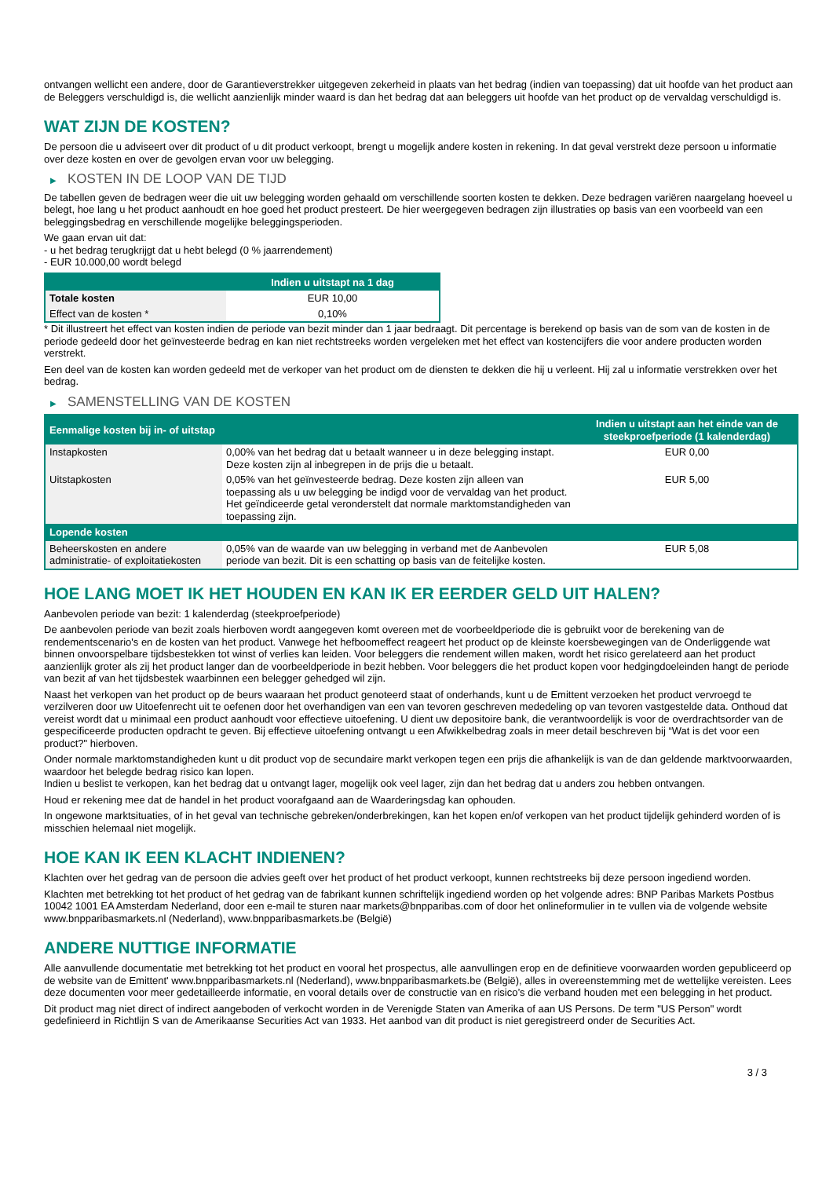ontvangen wellicht een andere, door de Garantieverstrekker uitgegeven zekerheid in plaats van het bedrag (indien van toepassing) dat uit hoofde van het product aan de Beleggers verschuldigd is, die wellicht aanzienlijk minder waard is dan het bedrag dat aan beleggers uit hoofde van het product op de vervaldag verschuldigd is.
WAT ZIJN DE KOSTEN?
De persoon die u adviseert over dit product of u dit product verkoopt, brengt u mogelijk andere kosten in rekening. In dat geval verstrekt deze persoon u informatie over deze kosten en over de gevolgen ervan voor uw belegging.
▶ KOSTEN IN DE LOOP VAN DE TIJD
De tabellen geven de bedragen weer die uit uw belegging worden gehaald om verschillende soorten kosten te dekken. Deze bedragen variëren naargelang hoeveel u belegt, hoe lang u het product aanhoudt en hoe goed het product presteert. De hier weergegeven bedragen zijn illustraties op basis van een voorbeeld van een beleggingsbedrag en verschillende mogelijke beleggingsperioden.
We gaan ervan uit dat:
- u het bedrag terugkrijgt dat u hebt belegd (0 % jaarrendement)
- EUR 10.000,00 wordt belegd
| | Indien u uitstapt na 1 dag |
| --- | --- |
| Totale kosten | EUR 10,00 |
| Effect van de kosten * | 0,10% |
* Dit illustreert het effect van kosten indien de periode van bezit minder dan 1 jaar bedraagt. Dit percentage is berekend op basis van de som van de kosten in de periode gedeeld door het geïnvesteerde bedrag en kan niet rechtstreeks worden vergeleken met het effect van kostencijfers die voor andere producten worden verstrekt.
Een deel van de kosten kan worden gedeeld met de verkoper van het product om de diensten te dekken die hij u verleent. Hij zal u informatie verstrekken over het bedrag.
▶ SAMENSTELLING VAN DE KOSTEN
| Eenmalige kosten bij in- of uitstap | | Indien u uitstapt aan het einde van de steekproefperiode (1 kalenderdag) |
| --- | --- | --- |
| Instapkosten | 0,00% van het bedrag dat u betaalt wanneer u in deze belegging instapt. Deze kosten zijn al inbegrepen in de prijs die u betaalt. | EUR 0,00 |
| Uitstapkosten | 0,05% van het geïnvesteerde bedrag. Deze kosten zijn alleen van toepassing als u uw belegging be indigd voor de vervaldag van het product. Het geïndiceerde getal veronderstelt dat normale marktomstandigheden van toepassing zijn. | EUR 5,00 |
| Lopende kosten | | |
| Beheerskosten en andere administratie- of exploitatiekosten | 0,05% van de waarde van uw belegging in verband met de Aanbevolen periode van bezit. Dit is een schatting op basis van de feitelijke kosten. | EUR 5,08 |
HOE LANG MOET IK HET HOUDEN EN KAN IK ER EERDER GELD UIT HALEN?
Aanbevolen periode van bezit: 1 kalenderdag (steekproefperiode)
De aanbevolen periode van bezit zoals hierboven wordt aangegeven komt overeen met de voorbeeldperiode die is gebruikt voor de berekening van de rendementscenario's en de kosten van het product. Vanwege het hefboomeffect reageert het product op de kleinste koersbewegingen van de Onderliggende wat binnen onvoorspelbare tijdsbestekken tot winst of verlies kan leiden. Voor beleggers die rendement willen maken, wordt het risico gerelateerd aan het product aanzienlijk groter als zij het product langer dan de voorbeeldperiode in bezit hebben. Voor beleggers die het product kopen voor hedgingdoeleinden hangt de periode van bezit af van het tijdsbestek waarbinnen een belegger gehedged wil zijn.
Naast het verkopen van het product op de beurs waaraan het product genoteerd staat of onderhands, kunt u de Emittent verzoeken het product vervroegd te verzilveren door uw Uitoefenrecht uit te oefenen door het overhandigen van een van tevoren geschreven mededeling op van tevoren vastgestelde data. Onthoud dat vereist wordt dat u minimaal een product aanhoudt voor effectieve uitoefening. U dient uw depositoire bank, die verantwoordelijk is voor de overdrachtsorder van de gespecificeerde producten opdracht te geven. Bij effectieve uitoefening ontvangt u een Afwikkelbedrag zoals in meer detail beschreven bij “Wat is det voor een product?" hierboven.
Onder normale marktomstandigheden kunt u dit product vop de secundaire markt verkopen tegen een prijs die afhankelijk is van de dan geldende marktvoorwaarden, waardoor het belegde bedrag risico kan lopen.
Indien u beslist te verkopen, kan het bedrag dat u ontvangt lager, mogelijk ook veel lager, zijn dan het bedrag dat u anders zou hebben ontvangen.
Houd er rekening mee dat de handel in het product voorafgaand aan de Waarderingsdag kan ophouden.
In ongewone marktsituaties, of in het geval van technische gebreken/onderbrekingen, kan het kopen en/of verkopen van het product tijdelijk gehinderd worden of is misschien helemaal niet mogelijk.
HOE KAN IK EEN KLACHT INDIENEN?
Klachten over het gedrag van de persoon die advies geeft over het product of het product verkoopt, kunnen rechtstreeks bij deze persoon ingediend worden.
Klachten met betrekking tot het product of het gedrag van de fabrikant kunnen schriftelijk ingediend worden op het volgende adres: BNP Paribas Markets Postbus 10042 1001 EA Amsterdam Nederland, door een e-mail te sturen naar markets@bnpparibas.com of door het onlineformulier in te vullen via de volgende website www.bnpparibasmarkets.nl (Nederland), www.bnpparibasmarkets.be (België)
ANDERE NUTTIGE INFORMATIE
Alle aanvullende documentatie met betrekking tot het product en vooral het prospectus, alle aanvullingen erop en de definitieve voorwaarden worden gepubliceerd op de website van de Emittent' www.bnpparibasmarkets.nl (Nederland), www.bnpparibasmarkets.be (België), alles in overeenstemming met de wettelijke vereisten. Lees deze documenten voor meer gedetailleerde informatie, en vooral details over de constructie van en risico’s die verband houden met een belegging in het product.
Dit product mag niet direct of indirect aangeboden of verkocht worden in de Verenigde Staten van Amerika of aan US Persons. De term "US Person" wordt gedefinieerd in Richtlijn S van de Amerikaanse Securities Act van 1933. Het aanbod van dit product is niet geregistreerd onder de Securities Act.
3 / 3